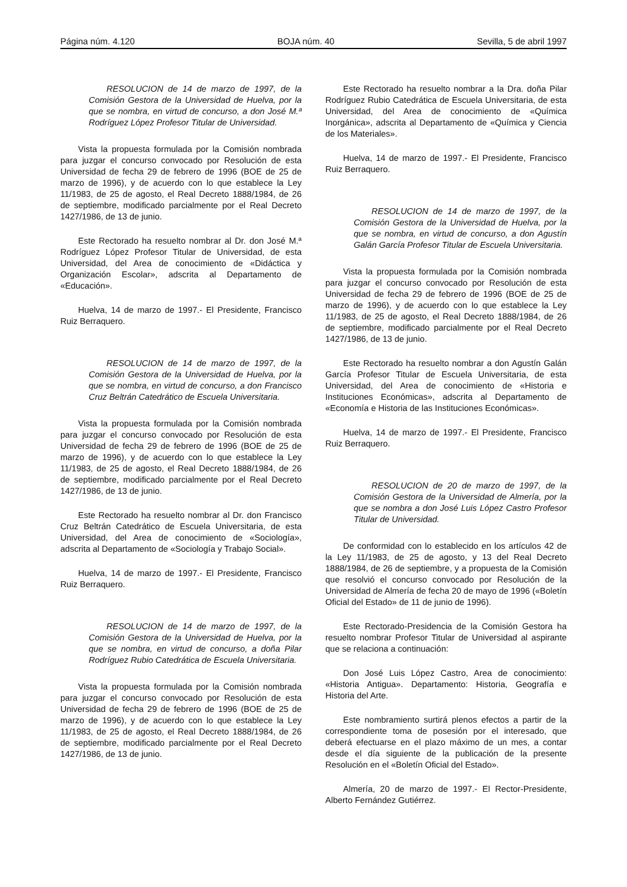Página núm. 4.120 BOJA núm. 40 Sevilla, 5 de abril 1997
RESOLUCION de 14 de marzo de 1997, de la Comisión Gestora de la Universidad de Huelva, por la que se nombra, en virtud de concurso, a don José M.ª Rodríguez López Profesor Titular de Universidad.
Vista la propuesta formulada por la Comisión nombrada para juzgar el concurso convocado por Resolución de esta Universidad de fecha 29 de febrero de 1996 (BOE de 25 de marzo de 1996), y de acuerdo con lo que establece la Ley 11/1983, de 25 de agosto, el Real Decreto 1888/1984, de 26 de septiembre, modificado parcialmente por el Real Decreto 1427/1986, de 13 de junio.
Este Rectorado ha resuelto nombrar al Dr. don José M.ª Rodríguez López Profesor Titular de Universidad, de esta Universidad, del Area de conocimiento de «Didáctica y Organización Escolar», adscrita al Departamento de «Educación».
Huelva, 14 de marzo de 1997.- El Presidente, Francisco Ruiz Berraquero.
RESOLUCION de 14 de marzo de 1997, de la Comisión Gestora de la Universidad de Huelva, por la que se nombra, en virtud de concurso, a don Francisco Cruz Beltrán Catedrático de Escuela Universitaria.
Vista la propuesta formulada por la Comisión nombrada para juzgar el concurso convocado por Resolución de esta Universidad de fecha 29 de febrero de 1996 (BOE de 25 de marzo de 1996), y de acuerdo con lo que establece la Ley 11/1983, de 25 de agosto, el Real Decreto 1888/1984, de 26 de septiembre, modificado parcialmente por el Real Decreto 1427/1986, de 13 de junio.
Este Rectorado ha resuelto nombrar al Dr. don Francisco Cruz Beltrán Catedrático de Escuela Universitaria, de esta Universidad, del Area de conocimiento de «Sociología», adscrita al Departamento de «Sociología y Trabajo Social».
Huelva, 14 de marzo de 1997.- El Presidente, Francisco Ruiz Berraquero.
RESOLUCION de 14 de marzo de 1997, de la Comisión Gestora de la Universidad de Huelva, por la que se nombra, en virtud de concurso, a doña Pilar Rodríguez Rubio Catedrática de Escuela Universitaria.
Vista la propuesta formulada por la Comisión nombrada para juzgar el concurso convocado por Resolución de esta Universidad de fecha 29 de febrero de 1996 (BOE de 25 de marzo de 1996), y de acuerdo con lo que establece la Ley 11/1983, de 25 de agosto, el Real Decreto 1888/1984, de 26 de septiembre, modificado parcialmente por el Real Decreto 1427/1986, de 13 de junio.
Este Rectorado ha resuelto nombrar a la Dra. doña Pilar Rodríguez Rubio Catedrática de Escuela Universitaria, de esta Universidad, del Area de conocimiento de «Química Inorgánica», adscrita al Departamento de «Química y Ciencia de los Materiales».
Huelva, 14 de marzo de 1997.- El Presidente, Francisco Ruiz Berraquero.
RESOLUCION de 14 de marzo de 1997, de la Comisión Gestora de la Universidad de Huelva, por la que se nombra, en virtud de concurso, a don Agustín Galán García Profesor Titular de Escuela Universitaria.
Vista la propuesta formulada por la Comisión nombrada para juzgar el concurso convocado por Resolución de esta Universidad de fecha 29 de febrero de 1996 (BOE de 25 de marzo de 1996), y de acuerdo con lo que establece la Ley 11/1983, de 25 de agosto, el Real Decreto 1888/1984, de 26 de septiembre, modificado parcialmente por el Real Decreto 1427/1986, de 13 de junio.
Este Rectorado ha resuelto nombrar a don Agustín Galán García Profesor Titular de Escuela Universitaria, de esta Universidad, del Area de conocimiento de «Historia e Instituciones Económicas», adscrita al Departamento de «Economía e Historia de las Instituciones Económicas».
Huelva, 14 de marzo de 1997.- El Presidente, Francisco Ruiz Berraquero.
RESOLUCION de 20 de marzo de 1997, de la Comisión Gestora de la Universidad de Almería, por la que se nombra a don José Luis López Castro Profesor Titular de Universidad.
De conformidad con lo establecido en los artículos 42 de la Ley 11/1983, de 25 de agosto, y 13 del Real Decreto 1888/1984, de 26 de septiembre, y a propuesta de la Comisión que resolvió el concurso convocado por Resolución de la Universidad de Almería de fecha 20 de mayo de 1996 («Boletín Oficial del Estado» de 11 de junio de 1996).
Este Rectorado-Presidencia de la Comisión Gestora ha resuelto nombrar Profesor Titular de Universidad al aspirante que se relaciona a continuación:
Don José Luis López Castro, Area de conocimiento: «Historia Antigua». Departamento: Historia, Geografía e Historia del Arte.
Este nombramiento surtirá plenos efectos a partir de la correspondiente toma de posesión por el interesado, que deberá efectuarse en el plazo máximo de un mes, a contar desde el día siguiente de la publicación de la presente Resolución en el «Boletín Oficial del Estado».
Almería, 20 de marzo de 1997.- El Rector-Presidente, Alberto Fernández Gutiérrez.